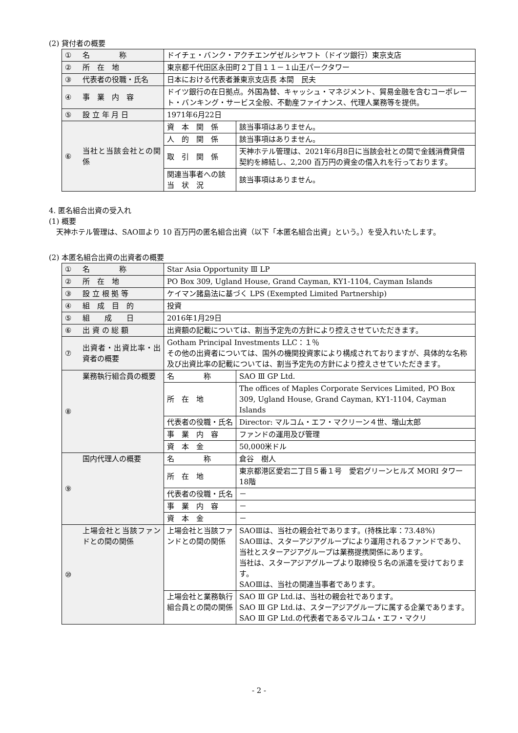(2) 貸付者の概要
| ① | 名 称 | ドイチェ・バンク・アクチエンゲゼルシヤフト（ドイツ銀行）東京支店 | |
| ② | 所 在 地 | 東京都千代田区永田町２丁目１１－１山王パークタワー | |
| ③ | 代表者の役職・氏名 | 日本における代表者兼東京支店長 本間 民夫 | |
| ④ | 事 業 内 容 | ドイツ銀行の在日拠点。外国為替、キャッシュ・マネジメント、貿易金融を含むコーポレート・バンキング・サービス全般、不動産ファイナンス、代理人業務等を提供。 | |
| ⑤ | 設 立 年 月 日 | 1971年6月22日 | |
| ⑥ | 当社と当該会社との関 係 | 資 本 関 係 | 該当事項はありません。 |
| | | 人 的 関 係 | 該当事項はありません。 |
| | | 取 引 関 係 | 天神ホテル管理は、2021年6月8日に当該会社との間で金銭消費貸借契約を締結し、2,200 百万円の資金の借入れを行っております。 |
| | | 関連当事者への該 当 状 況 | 該当事項はありません。 |
4. 匿名組合出資の受入れ
(1) 概要
　天神ホテル管理は、SAOⅢより 10 百万円の匿名組合出資（以下「本匿名組合出資」という。）を受入れいたします。
(2) 本匿名組合出資の出資者の概要
| ① | 名 称 | Star Asia Opportunity Ⅲ LP | |
| ② | 所 在 地 | PO Box 309, Ugland House, Grand Cayman, KY1-1104, Cayman Islands | |
| ③ | 設 立 根 拠 等 | ケイマン諸島法に基づく LPS (Exempted Limited Partnership) | |
| ④ | 組 成 目 的 | 投資 | |
| ⑤ | 組 成 日 | 2016年1月29日 | |
| ⑥ | 出 資 の 総 額 | 出資額の記載については、割当予定先の方針により控えさせていただきます。 | |
| ⑦ | 出資者・出資比率・出資者の概要 | Gotham Principal Investments LLC：１％ その他の出資者については、国外の機関投資家により構成されておりますが、具体的な名称及び出資比率の記載については、割当予定先の方針により控えさせていただきます。 | |
| ⑧ | 業務執行組合員の概要 | 名 称 | SAO Ⅲ GP Ltd. |
| | | 所 在 地 | The offices of Maples Corporate Services Limited, PO Box 309, Ugland House, Grand Cayman, KY1-1104, Cayman Islands |
| | | 代表者の役職・氏名 | Director: マルコム・エフ・マクリーン４世、増山太郎 |
| | | 事 業 内 容 | ファンドの運用及び管理 |
| | | 資 本 金 | 50,000米ドル |
| ⑨ | 国内代理人の概要 | 名 称 | 倉谷 樹人 |
| | | 所 在 地 | 東京都港区愛宕二丁目５番１号 愛宕グリーンヒルズ MORI タワー18階 |
| | | 代表者の役職・氏名 | － |
| | | 事 業 内 容 | － |
| | | 資 本 金 | － |
| ⑩ | 上場会社と当該ファンドとの間の関係 | 上場会社と当該ファンドとの間の関係 | SAOⅢは、当社の親会社であります。(持株比率：73.48%) SAOⅢは、スターアジアグループにより運用されるファンドであり、当社とスターアジアグループは業務提携関係にあります。 当社は、スターアジアグループより取締役５名の派遣を受けております。 SAOⅢは、当社の関連当事者であります。 |
| | | 上場会社と業務執行組合員との間の関係 | SAO Ⅲ GP Ltd.は、当社の親会社であります。 SAO Ⅲ GP Ltd.は、スターアジアグループに属する企業であります。SAO Ⅲ GP Ltd.の代表者であるマルコム・エフ・マクリ |
- 2 -